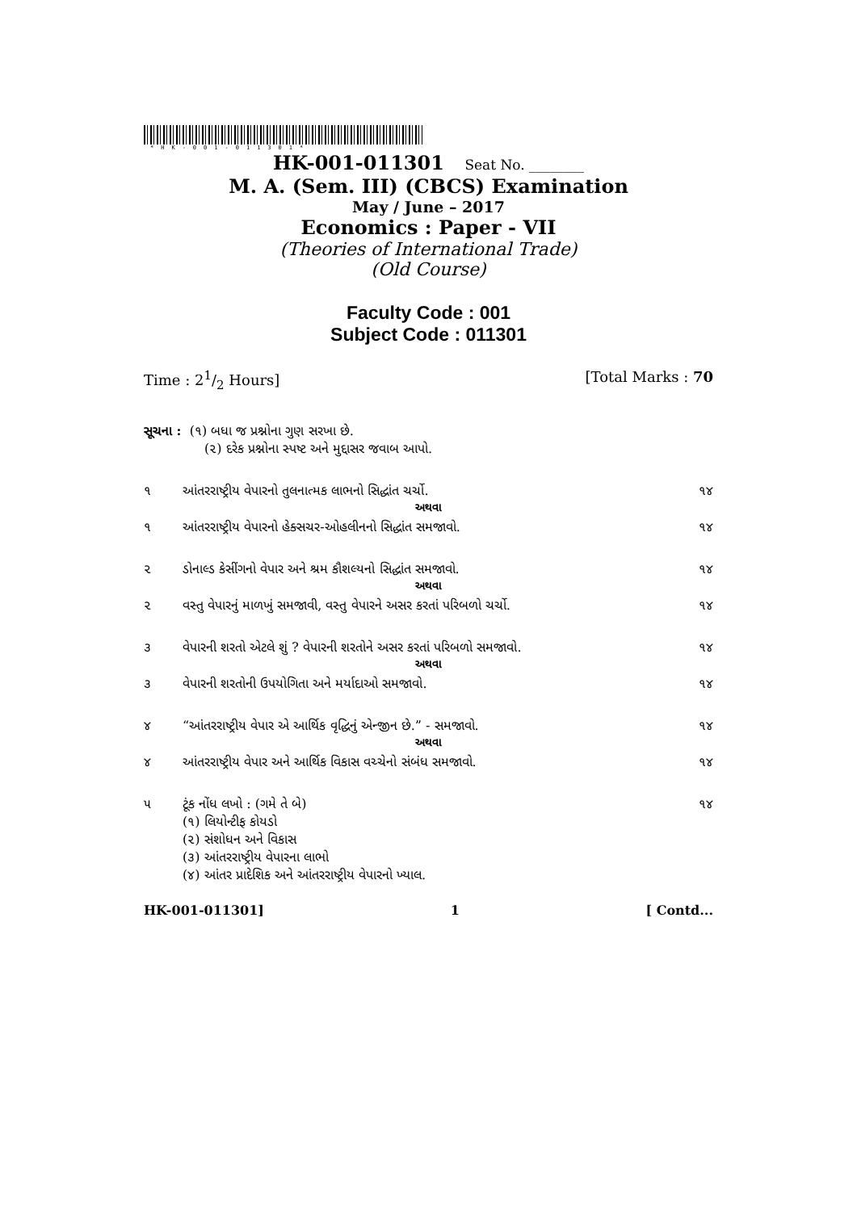*HK-001-011301*
HK-001-011301 Seat No. ________
M. A. (Sem. III) (CBCS) Examination
May / June – 2017
Economics : Paper - VII
(Theories of International Trade)
(Old Course)
Faculty Code : 001
Subject Code : 011301
Time : 21/2 Hours] [Total Marks : 70
સૂચના : (૧) બધા જ પ્રશ્નોના ગુણ સરખા છે.
(૨) દરેક પ્રશ્નોના સ્પષ્ટ અને મુદ્દાસર જવાબ આપો.
૧ આંતરરાષ્ટ્રીય વેપારનો તુલનાત્મક લાભનો સિદ્ધાંત ચર્ચો. ૧૪
અથવા
૧ આંતરરાષ્ટ્રીય વેપારનો હેક્સચર-ઓહલીનનો સિદ્ધાંત સમજાવો. ૧૪
૨ ડોનાલ્ડ કેસીંગનો વેપાર અને શ્રમ કૌશલ્યનો સિદ્ધાંત સમજાવો. ૧૪
અથવા
૨ વસ્તુ વેપારનું માળખું સમજાવી, વસ્તુ વેપારને અસર કરતાં પરિબળો ચર્ચો. ૧૪
૩ વેપારની શરતો એટલે શું ? વેપારની શરતોને અસર કરતાં પરિબળો સમજાવો. ૧૪
અથવા
૩ વેપારની શરતોની ઉપયોગિતા અને મર્યાદાઓ સમજાવો. ૧૪
૪ “આંતરરાષ્ટ્રીય વેપાર એ આર્થિક વૃદ્ધિનું એન્જીન છે.” - સમજાવો. ૧૪
અથવા
૪ આંતરરાષ્ટ્રીય વેપાર અને આર્થિક વિકાસ વચ્ચેનો સંબંધ સમજાવો. ૧૪
૫ ટૂંક નોંધ લખો : (ગમે તે બે)
(૧) લિયોન્ટીફ કોયડો
(૨) સંશોધન અને વિકાસ
(૩) આંતરરાષ્ટ્રીય વેપારના લાભો
(૪) આંતર પ્રાદેશિક અને આંતરરાષ્ટ્રીય વેપારનો ખ્યાલ. ૧૪
HK-001-011301] 1 [ Contd...